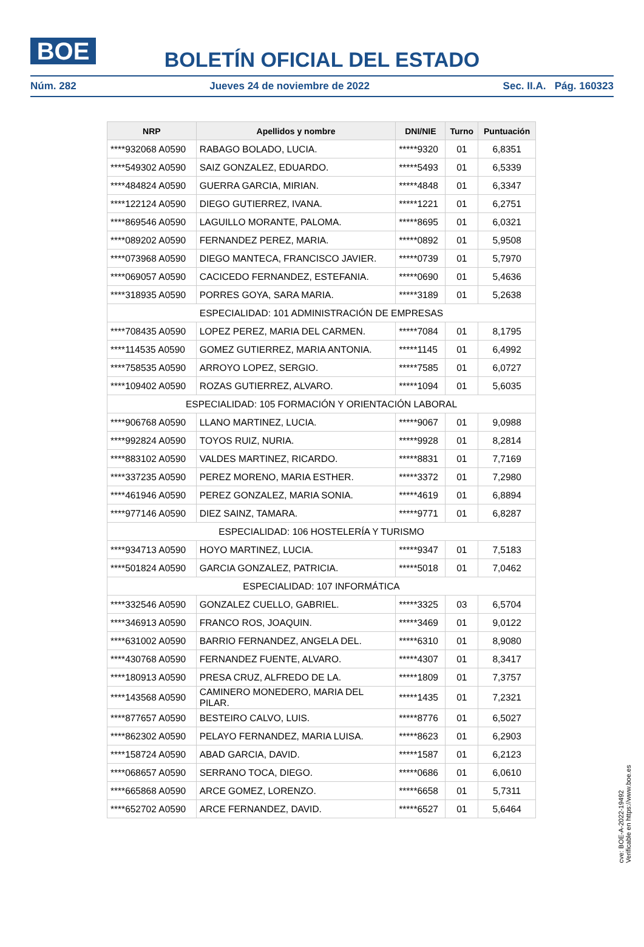BOE
BOLETÍN OFICIAL DEL ESTADO
Núm. 282 Jueves 24 de noviembre de 2022 Sec. II.A. Pág. 160323
| NRP | Apellidos y nombre | DNI/NIE | Turno | Puntuación |
| --- | --- | --- | --- | --- |
| ****932068 A0590 | RABAGO BOLADO, LUCIA. | *****9320 | 01 | 6,8351 |
| ****549302 A0590 | SAIZ GONZALEZ, EDUARDO. | *****5493 | 01 | 6,5339 |
| ****484824 A0590 | GUERRA GARCIA, MIRIAN. | *****4848 | 01 | 6,3347 |
| ****122124 A0590 | DIEGO GUTIERREZ, IVANA. | *****1221 | 01 | 6,2751 |
| ****869546 A0590 | LAGUILLO MORANTE, PALOMA. | *****8695 | 01 | 6,0321 |
| ****089202 A0590 | FERNANDEZ PEREZ, MARIA. | *****0892 | 01 | 5,9508 |
| ****073968 A0590 | DIEGO MANTECA, FRANCISCO JAVIER. | *****0739 | 01 | 5,7970 |
| ****069057 A0590 | CACICEDO FERNANDEZ, ESTEFANIA. | *****0690 | 01 | 5,4636 |
| ****318935 A0590 | PORRES GOYA, SARA MARIA. | *****3189 | 01 | 5,2638 |
| ESPECIALIDAD: 101 ADMINISTRACIÓN DE EMPRESAS | | | | |
| ****708435 A0590 | LOPEZ PEREZ, MARIA DEL CARMEN. | *****7084 | 01 | 8,1795 |
| ****114535 A0590 | GOMEZ GUTIERREZ, MARIA ANTONIA. | *****1145 | 01 | 6,4992 |
| ****758535 A0590 | ARROYO LOPEZ, SERGIO. | *****7585 | 01 | 6,0727 |
| ****109402 A0590 | ROZAS GUTIERREZ, ALVARO. | *****1094 | 01 | 5,6035 |
| ESPECIALIDAD: 105 FORMACIÓN Y ORIENTACIÓN LABORAL | | | | |
| ****906768 A0590 | LLANO MARTINEZ, LUCIA. | *****9067 | 01 | 9,0988 |
| ****992824 A0590 | TOYOS RUIZ, NURIA. | *****9928 | 01 | 8,2814 |
| ****883102 A0590 | VALDES MARTINEZ, RICARDO. | *****8831 | 01 | 7,7169 |
| ****337235 A0590 | PEREZ MORENO, MARIA ESTHER. | *****3372 | 01 | 7,2980 |
| ****461946 A0590 | PEREZ GONZALEZ, MARIA SONIA. | *****4619 | 01 | 6,8894 |
| ****977146 A0590 | DIEZ SAINZ, TAMARA. | *****9771 | 01 | 6,8287 |
| ESPECIALIDAD: 106 HOSTELERÍA Y TURISMO | | | | |
| ****934713 A0590 | HOYO MARTINEZ, LUCIA. | *****9347 | 01 | 7,5183 |
| ****501824 A0590 | GARCIA GONZALEZ, PATRICIA. | *****5018 | 01 | 7,0462 |
| ESPECIALIDAD: 107 INFORMÁTICA | | | | |
| ****332546 A0590 | GONZALEZ CUELLO, GABRIEL. | *****3325 | 03 | 6,5704 |
| ****346913 A0590 | FRANCO ROS, JOAQUIN. | *****3469 | 01 | 9,0122 |
| ****631002 A0590 | BARRIO FERNANDEZ, ANGELA DEL. | *****6310 | 01 | 8,9080 |
| ****430768 A0590 | FERNANDEZ FUENTE, ALVARO. | *****4307 | 01 | 8,3417 |
| ****180913 A0590 | PRESA CRUZ, ALFREDO DE LA. | *****1809 | 01 | 7,3757 |
| ****143568 A0590 | CAMINERO MONEDERO, MARIA DEL PILAR. | *****1435 | 01 | 7,2321 |
| ****877657 A0590 | BESTEIRO CALVO, LUIS. | *****8776 | 01 | 6,5027 |
| ****862302 A0590 | PELAYO FERNANDEZ, MARIA LUISA. | *****8623 | 01 | 6,2903 |
| ****158724 A0590 | ABAD GARCIA, DAVID. | *****1587 | 01 | 6,2123 |
| ****068657 A0590 | SERRANO TOCA, DIEGO. | *****0686 | 01 | 6,0610 |
| ****665868 A0590 | ARCE GOMEZ, LORENZO. | *****6658 | 01 | 5,7311 |
| ****652702 A0590 | ARCE FERNANDEZ, DAVID. | *****6527 | 01 | 5,6464 |
cve: BOE-A-2022-19492
Verificable en https://www.boe.es